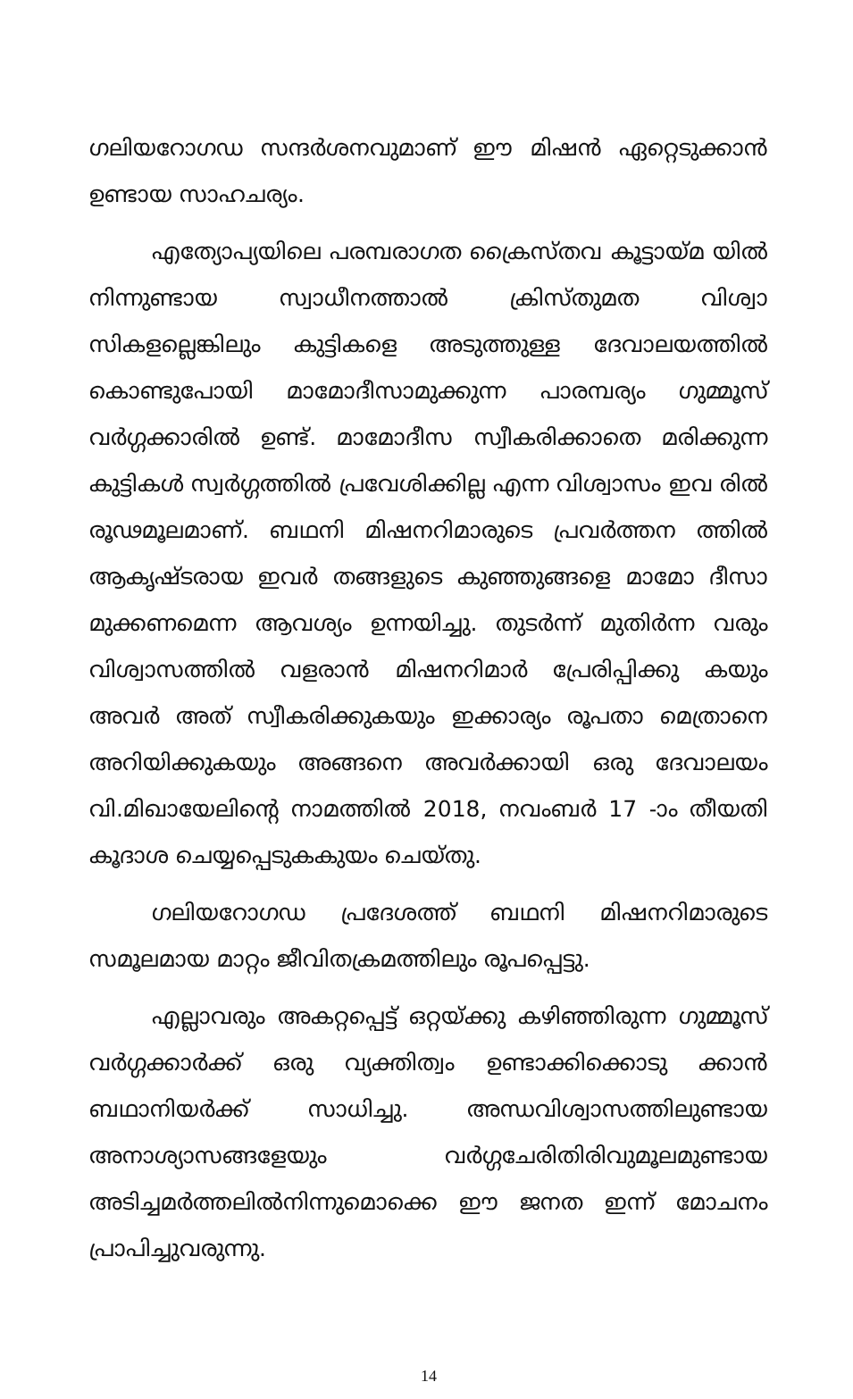ഗലിയറോഗഡ സന്ദർശനവുമാണ് ഈ മിഷൻ ഏറ്റെടുക്കാൻ ഉണ്ടായ സാഹചര്യം.
എത്യോപ്യയിലെ പരമ്പരാഗത ക്രൈസ്തവ കൂട്ടായ്മ യിൽ നിന്നുണ്ടായ സ്വാധീനത്താൽ ക്രിസ്തുമത വിശ്വാ സികളല്ലെങ്കിലും കുട്ടികളെ അടുത്തുള്ള ദേവാലയത്തിൽ കൊണ്ടുപോയി മാമോദീസാമുക്കുന്ന പാരമ്പര്യം ഗുമ്മൂസ് വർഗ്ഗക്കാരിൽ ഉണ്ട്. മാമോദീസ സ്വീകരിക്കാതെ മരിക്കുന്ന കുട്ടികൾ സ്വർഗ്ഗത്തിൽ പ്രവേശിക്കില്ല എന്ന വിശ്വാസം ഇവ രിൽ രൂഢമൂലമാണ്. ബഥനി മിഷനറിമാരുടെ പ്രവർത്തന ത്തിൽ ആകൃഷ്ടരായ ഇവർ തങ്ങളുടെ കുഞ്ഞുങ്ങളെ മാമോ ദീസാ മുക്കണമെന്ന ആവശ്യം ഉന്നയിച്ചു. തുടർന്ന് മുതിർന്ന വരും വിശ്വാസത്തിൽ വളരാൻ മിഷനറിമാർ പ്രേരിപ്പിക്കു കയും അവർ അത് സ്വീകരിക്കുകയും ഇക്കാര്യം രൂപതാ മെത്രാനെ അറിയിക്കുകയും അങ്ങനെ അവർക്കായി ഒരു ദേവാലയം വി.മിഖായേലിന്റെ നാമത്തിൽ 2018, നവംബർ 17 -ാം തീയതി കൂദാശ ചെയ്യപ്പെടുകകുയം ചെയ്തു.
ഗലിയറോഗഡ പ്രദേശത്ത് ബഥനി മിഷനറിമാരുടെ സമൂലമായ മാറ്റം ജീവിതക്രമത്തിലും രൂപപ്പെട്ടു.
എല്ലാവരും അകറ്റപ്പെട്ട് ഒറ്റയ്ക്കു കഴിഞ്ഞിരുന്ന ഗുമ്മൂസ് വർഗ്ഗക്കാർക്ക് ഒരു വ്യക്തിത്വം ഉണ്ടാക്കിക്കൊടു ക്കാൻ ബഥാനിയർക്ക് സാധിച്ചു. അന്ധവിശ്വാസത്തിലുണ്ടായ അനാശ്യാസങ്ങളേയും വർഗ്ഗചേരിതിരിവുമൂലമുണ്ടായ അടിച്ചമർത്തലിൽനിന്നുമൊക്കെ ഈ ജനത ഇന്ന് മോചനം പ്രാപിച്ചുവരുന്നു.
14